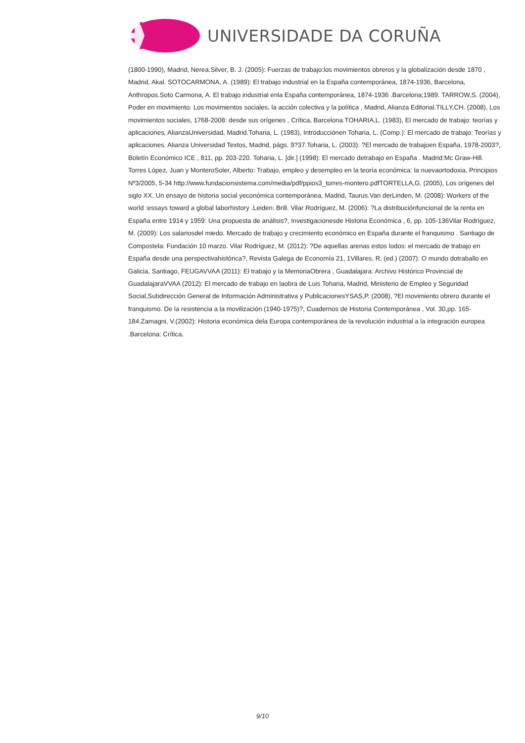UNIVERSIDADE DA CORUÑA
(1800-1990), Madrid, Nerea.Silver, B. J. (2005): Fuerzas de trabajo:los movimientos obreros y la globalización desde 1870 , Madrid, Akal. SOTOCARMONA, A. (1989): El trabajo industrial en la España contemporánea, 1874-1936, Barcelona, Anthropos.Soto Carmona, A. El trabajo industrial enla España contemporánea, 1874-1936 .Barcelona;1989. TARROW,S. (2004), Poder en movimiento. Los movimientos sociales, la acción colectiva y la política , Madrid, Alianza Editorial.TILLY,CH. (2008), Los movimientos sociales, 1768-2008: desde sus orígenes , Crítica, Barcelona.TOHARIA,L. (1983), El mercado de trabajo: teorías y aplicaciones, AlianzaUniversidad, Madrid.Toharia, L. (1983), Introducciónen Toharia, L. (Comp.): El mercado de trabajo: Teorías y aplicaciones. Alianza Universidad Textos, Madrid, págs. 9?37.Toharia, L. (2003): ?El mercado de trabajoen España, 1978-2003?, Boletín Económico ICE , 811, pp. 203-220. Toharia, L. [dir.] (1998): El mercado detrabajo en España . Madrid:Mc Graw-Hill. Torres López, Juan y MonteroSoler, Alberto: Trabajo, empleo y desempleo en la teoría económica: la nuevaortodoxia, Principios Nº3/2005, 5-34 http://www.fundacionsistema.com/media/pdf/ppios3_torres-montero.pdfTORTELLA,G. (2005), Los orígenes del siglo XX. Un ensayo de historia social yeconómica contemporánea, Madrid, Taurus.Van derLinden, M. (2008): Workers of the world :essays toward a global laborhistory .Leiden: Brill. Vilar Rodríguez, M. (2006): ?La distribuciónfuncional de la renta en España entre 1914 y 1959: Una propuesta de análisis?, Investigacionesde Historia Económica , 6, pp. 105-136Vilar Rodríguez, M. (2009): Los salariosdel miedo. Mercado de trabajo y crecimiento económico en España durante el franquismo . Santiago de Compostela: Fundación 10 marzo. Vilar Rodríguez, M. (2012): ?De aquellas arenas estos lodos: el mercado de trabajo en España desde una perspectivahistórica?, Revista Galega de Economía 21, 1Villares, R. (ed.) (2007): O mundo dotraballo en Galicia, Santiago, FEUGAVVAA (2011): El trabajo y la MemoriaObrera , Guadalajara: Archivo Histórico Provincial de GuadalajaraVVAA (2012): El mercado de trabajo en laobra de Luis Toharia, Madrid, Ministerio de Empleo y Seguridad Social,Subdirección General de Información Administrativa y PublicacionesYSAS,P. (2008), ?El movimiento obrero durante el franquismo. De la resistencia a la movilización (1940-1975)?, Cuadernos de Historia Contemporánea , Vol. 30,pp. 165-184.Zamagni, V.(2002): Historia económica dela Europa contemporánea de la revolución industrial a la integración europea .Barcelona: Crítica.
9/10